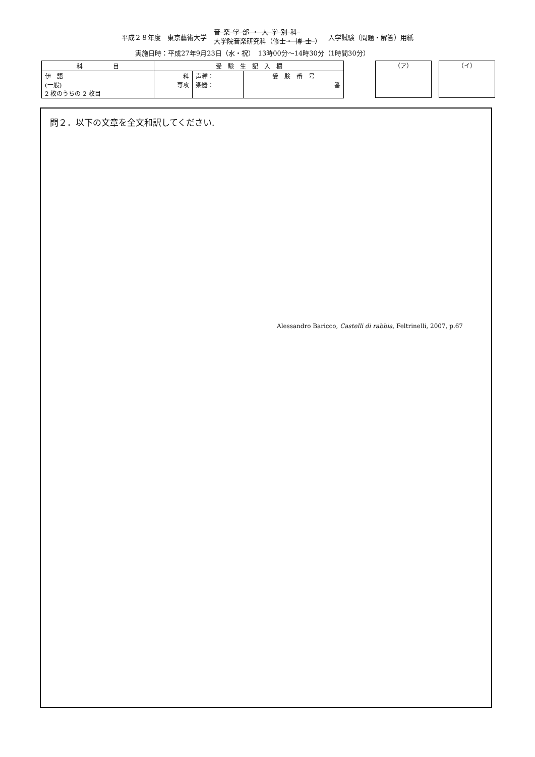平成２８年度　東京藝術大学
音楽学部・大学別科
大学院音楽研究科（修士・博士）
入学試験（問題・解答）用紙
実施日時：平成27年9月23日（水・祝）　13時00分～14時30分（1時間30分）
| 科 目 | 受 験 生 記 入 欄 | | |
| --- | --- | --- | --- |
| 伊 語 (一般) 2 枚のうちの 2 枚目 | 科 専攻 | 声種： 楽器： | 受 験 番 号 番 |
（ア） （イ）
問２．以下の文章を全文和訳してください.
Alessandro Baricco, Castelli di rabbia, Feltrinelli, 2007, p.67